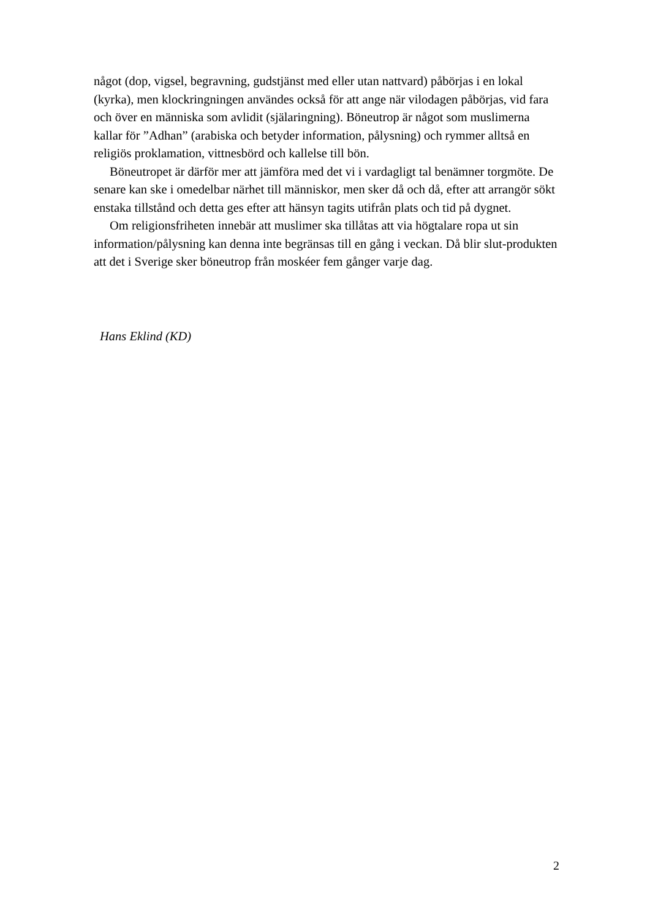något (dop, vigsel, begravning, gudstjänst med eller utan nattvard) påbörjas i en lokal (kyrka), men klockringningen användes också för att ange när vilodagen påbörjas, vid fara och över en människa som avlidit (själaringning). Böneutrop är något som muslimerna kallar för ”Adhan” (arabiska och betyder information, pålysning) och rymmer alltså en religiös proklamation, vittnesbörd och kallelse till bön.
Böneutropet är därför mer att jämföra med det vi i vardagligt tal benämner torgmöte. De senare kan ske i omedelbar närhet till människor, men sker då och då, efter att arrangör sökt enstaka tillstånd och detta ges efter att hänsyn tagits utifrån plats och tid på dygnet.
Om religionsfriheten innebär att muslimer ska tillåtas att via högtalare ropa ut sin information/pålysning kan denna inte begränsas till en gång i veckan. Då blir slut-produkten att det i Sverige sker böneutrop från moskéer fem gånger varje dag.
Hans Eklind (KD)
2